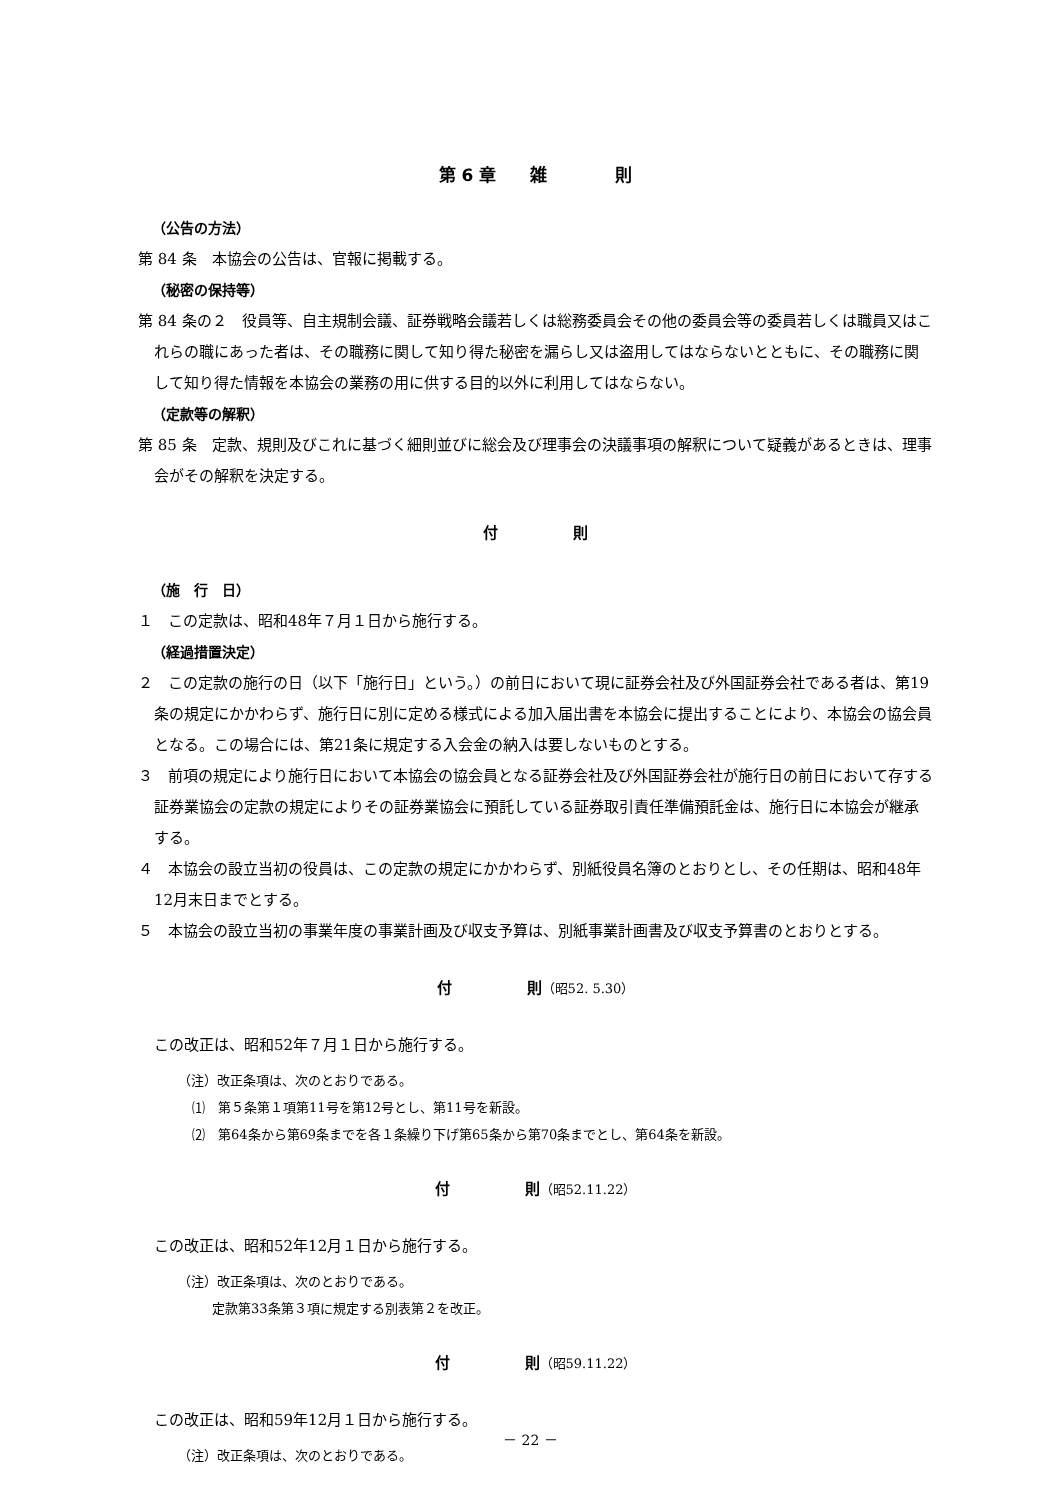第 6 章　　雑　　　　則
（公告の方法）
第 84 条　本協会の公告は、官報に掲載する。
（秘密の保持等）
第 84 条の２　役員等、自主規制会議、証券戦略会議若しくは総務委員会その他の委員会等の委員若しくは職員又はこれらの職にあった者は、その職務に関して知り得た秘密を漏らし又は盗用してはならないとともに、その職務に関して知り得た情報を本協会の業務の用に供する目的以外に利用してはならない。
（定款等の解釈）
第 85 条　定款、規則及びこれに基づく細則並びに総会及び理事会の決議事項の解釈について疑義があるときは、理事会がその解釈を決定する。
付　　　　　則
（施　行　日）
１　この定款は、昭和48年７月１日から施行する。
（経過措置決定）
２　この定款の施行の日（以下「施行日」という。）の前日において現に証券会社及び外国証券会社である者は、第19条の規定にかかわらず、施行日に別に定める様式による加入届出書を本協会に提出することにより、本協会の協会員となる。この場合には、第21条に規定する入会金の納入は要しないものとする。
３　前項の規定により施行日において本協会の協会員となる証券会社及び外国証券会社が施行日の前日において存する証券業協会の定款の規定によりその証券業協会に預託している証券取引責任準備預託金は、施行日に本協会が継承する。
４　本協会の設立当初の役員は、この定款の規定にかかわらず、別紙役員名簿のとおりとし、その任期は、昭和48年12月末日までとする。
５　本協会の設立当初の事業年度の事業計画及び収支予算は、別紙事業計画書及び収支予算書のとおりとする。
付　　　　　則（昭52. 5.30）
この改正は、昭和52年７月１日から施行する。
（注）改正条項は、次のとおりである。
⑴　第５条第１項第11号を第12号とし、第11号を新設。
⑵　第64条から第69条までを各１条繰り下げ第65条から第70条までとし、第64条を新設。
付　　　　　則（昭52.11.22）
この改正は、昭和52年12月１日から施行する。
（注）改正条項は、次のとおりである。
定款第33条第３項に規定する別表第２を改正。
付　　　　　則（昭59.11.22）
この改正は、昭和59年12月１日から施行する。
（注）改正条項は、次のとおりである。
－ 22 －